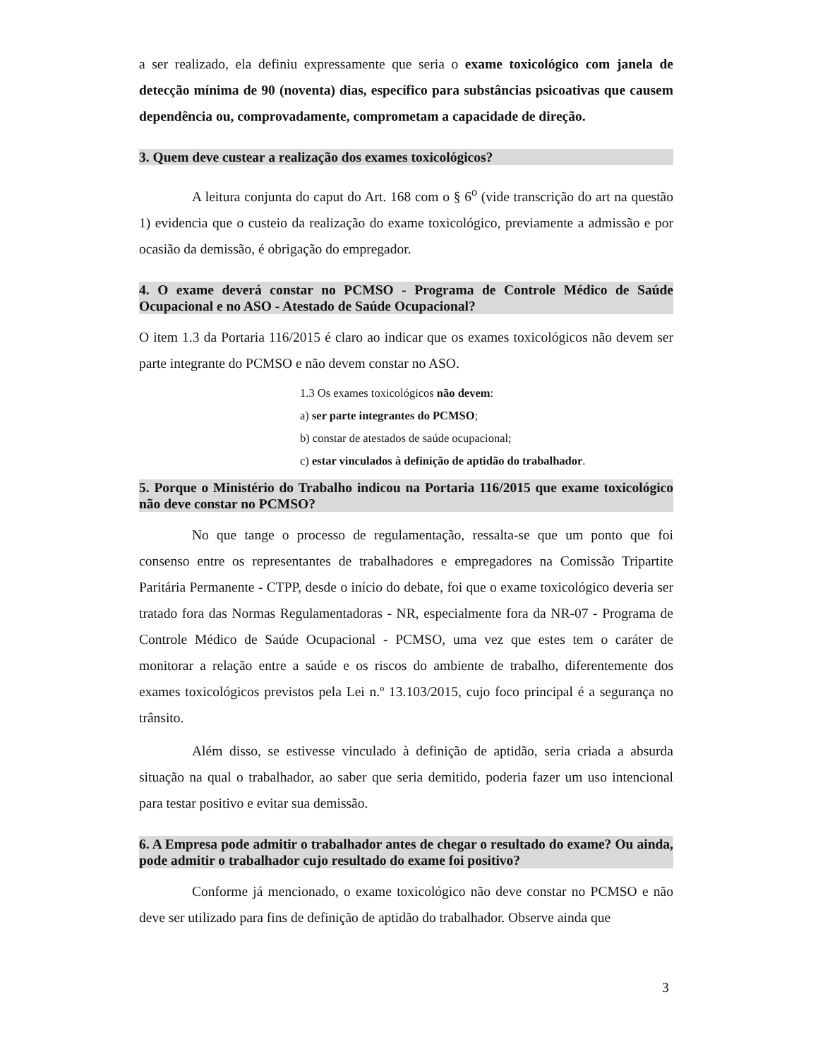a ser realizado, ela definiu expressamente que seria o exame toxicológico com janela de detecção mínima de 90 (noventa) dias, específico para substâncias psicoativas que causem dependência ou, comprovadamente, comprometam a capacidade de direção.
3. Quem deve custear a realização dos exames toxicológicos?
A leitura conjunta do caput do Art. 168 com o § 6<sup>o</sup> (vide transcrição do art na questão 1) evidencia que o custeio da realização do exame toxicológico, previamente a admissão e por ocasião da demissão, é obrigação do empregador.
4. O exame deverá constar no PCMSO - Programa de Controle Médico de Saúde Ocupacional e no ASO - Atestado de Saúde Ocupacional?
O item 1.3 da Portaria 116/2015 é claro ao indicar que os exames toxicológicos não devem ser parte integrante do PCMSO e não devem constar no ASO.
1.3 Os exames toxicológicos não devem:
a) ser parte integrantes do PCMSO;
b) constar de atestados de saúde ocupacional;
c) estar vinculados à definição de aptidão do trabalhador.
5. Porque o Ministério do Trabalho indicou na Portaria 116/2015 que exame toxicológico não deve constar no PCMSO?
No que tange o processo de regulamentação, ressalta-se que um ponto que foi consenso entre os representantes de trabalhadores e empregadores na Comissão Tripartite Paritária Permanente - CTPP, desde o início do debate, foi que o exame toxicológico deveria ser tratado fora das Normas Regulamentadoras - NR, especialmente fora da NR-07 - Programa de Controle Médico de Saúde Ocupacional - PCMSO, uma vez que estes tem o caráter de monitorar a relação entre a saúde e os riscos do ambiente de trabalho, diferentemente dos exames toxicológicos previstos pela Lei n.º 13.103/2015, cujo foco principal é a segurança no trânsito.
Além disso, se estivesse vinculado à definição de aptidão, seria criada a absurda situação na qual o trabalhador, ao saber que seria demitido, poderia fazer um uso intencional para testar positivo e evitar sua demissão.
6. A Empresa pode admitir o trabalhador antes de chegar o resultado do exame? Ou ainda, pode admitir o trabalhador cujo resultado do exame foi positivo?
Conforme já mencionado, o exame toxicológico não deve constar no PCMSO e não deve ser utilizado para fins de definição de aptidão do trabalhador. Observe ainda que
3